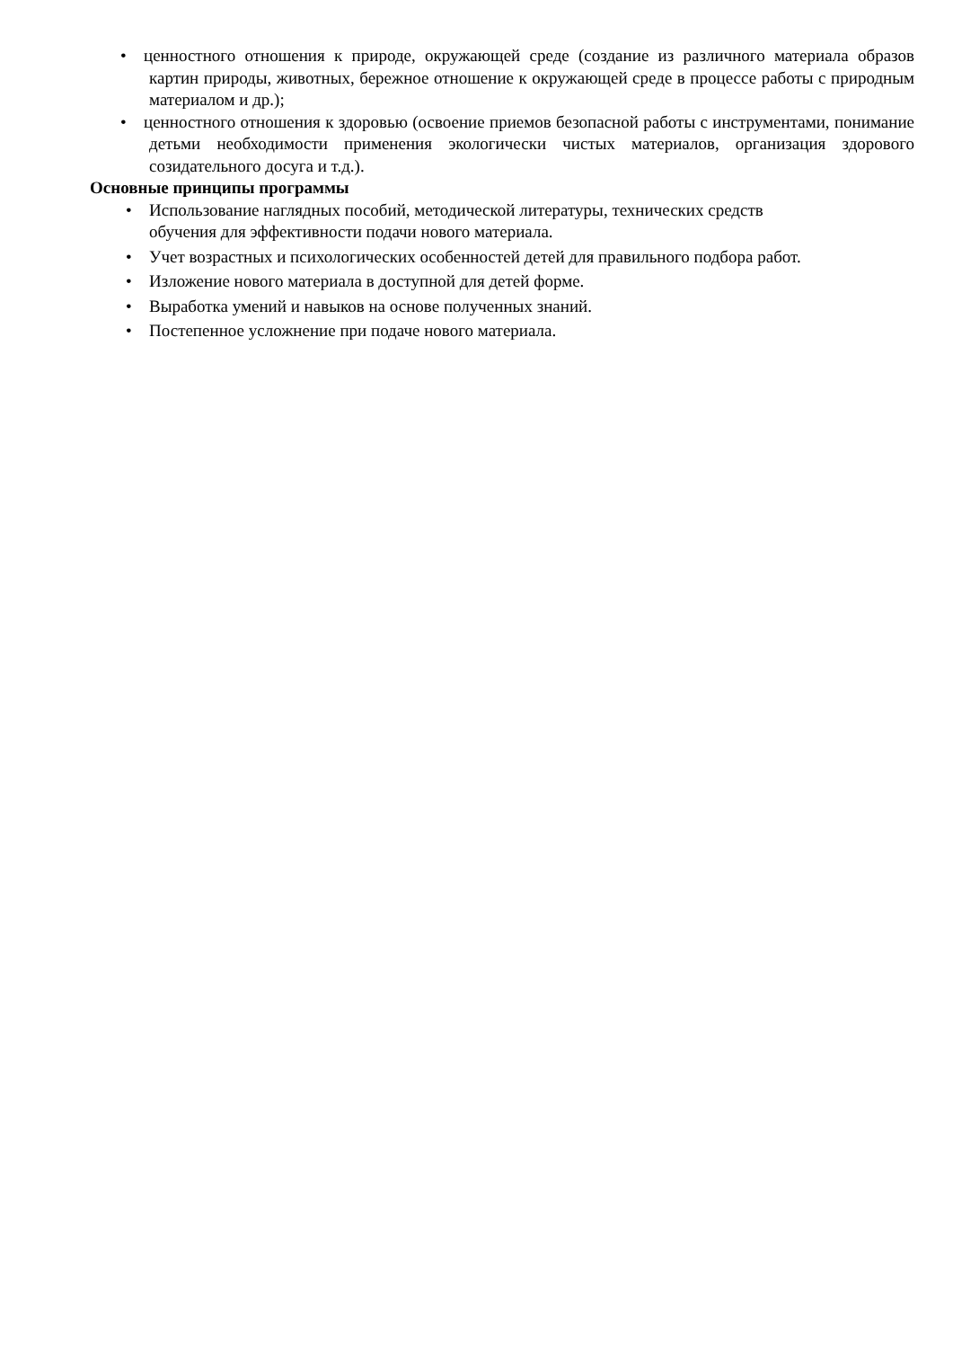• ценностного отношения к природе, окружающей среде (создание из различного материала образов картин природы, животных, бережное отношение к окружающей среде в процессе работы с природным материалом и др.);
• ценностного отношения к здоровью (освоение приемов безопасной работы с инструментами, понимание детьми необходимости применения экологически чистых материалов, организация здорового созидательного досуга и т.д.).
Основные принципы программы
• Использование наглядных пособий, методической литературы, технических средств
обучения для эффективности подачи нового материала.
• Учет возрастных и психологических особенностей детей для правильного подбора работ.
• Изложение нового материала в доступной для детей форме.
• Выработка умений и навыков на основе полученных знаний.
• Постепенное усложнение при подаче нового материала.